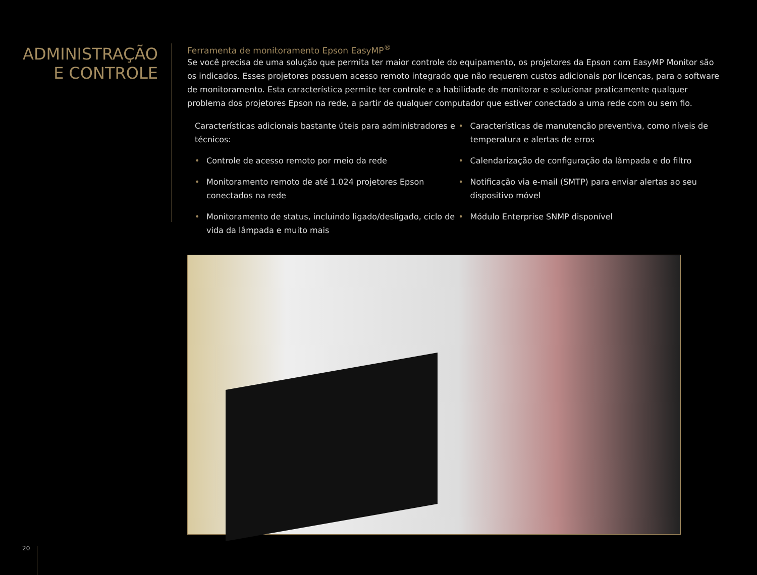ADMINISTRAÇÃO
E CONTROLE
Ferramenta de monitoramento Epson EasyMP<sup>®</sup>
Se você precisa de uma solução que permita ter maior controle do equipamento, os projetores da Epson com EasyMP Monitor são os indicados. Esses projetores possuem acesso remoto integrado que não requerem custos adicionais por licenças, para o software de monitoramento. Esta característica permite ter controle e a habilidade de monitorar e solucionar praticamente qualquer problema dos projetores Epson na rede, a partir de qualquer computador que estiver conectado a uma rede com ou sem fio.
Características adicionais bastante úteis para administradores e técnicos:
• Controle de acesso remoto por meio da rede
• Monitoramento remoto de até 1.024 projetores Epson conectados na rede
• Monitoramento de status, incluindo ligado/desligado, ciclo de vida da lâmpada e muito mais
• Características de manutenção preventiva, como níveis de temperatura e alertas de erros
• Calendarização de configuração da lâmpada e do filtro
• Notificação via e-mail (SMTP) para enviar alertas ao seu dispositivo móvel
• Módulo Enterprise SNMP disponível
20